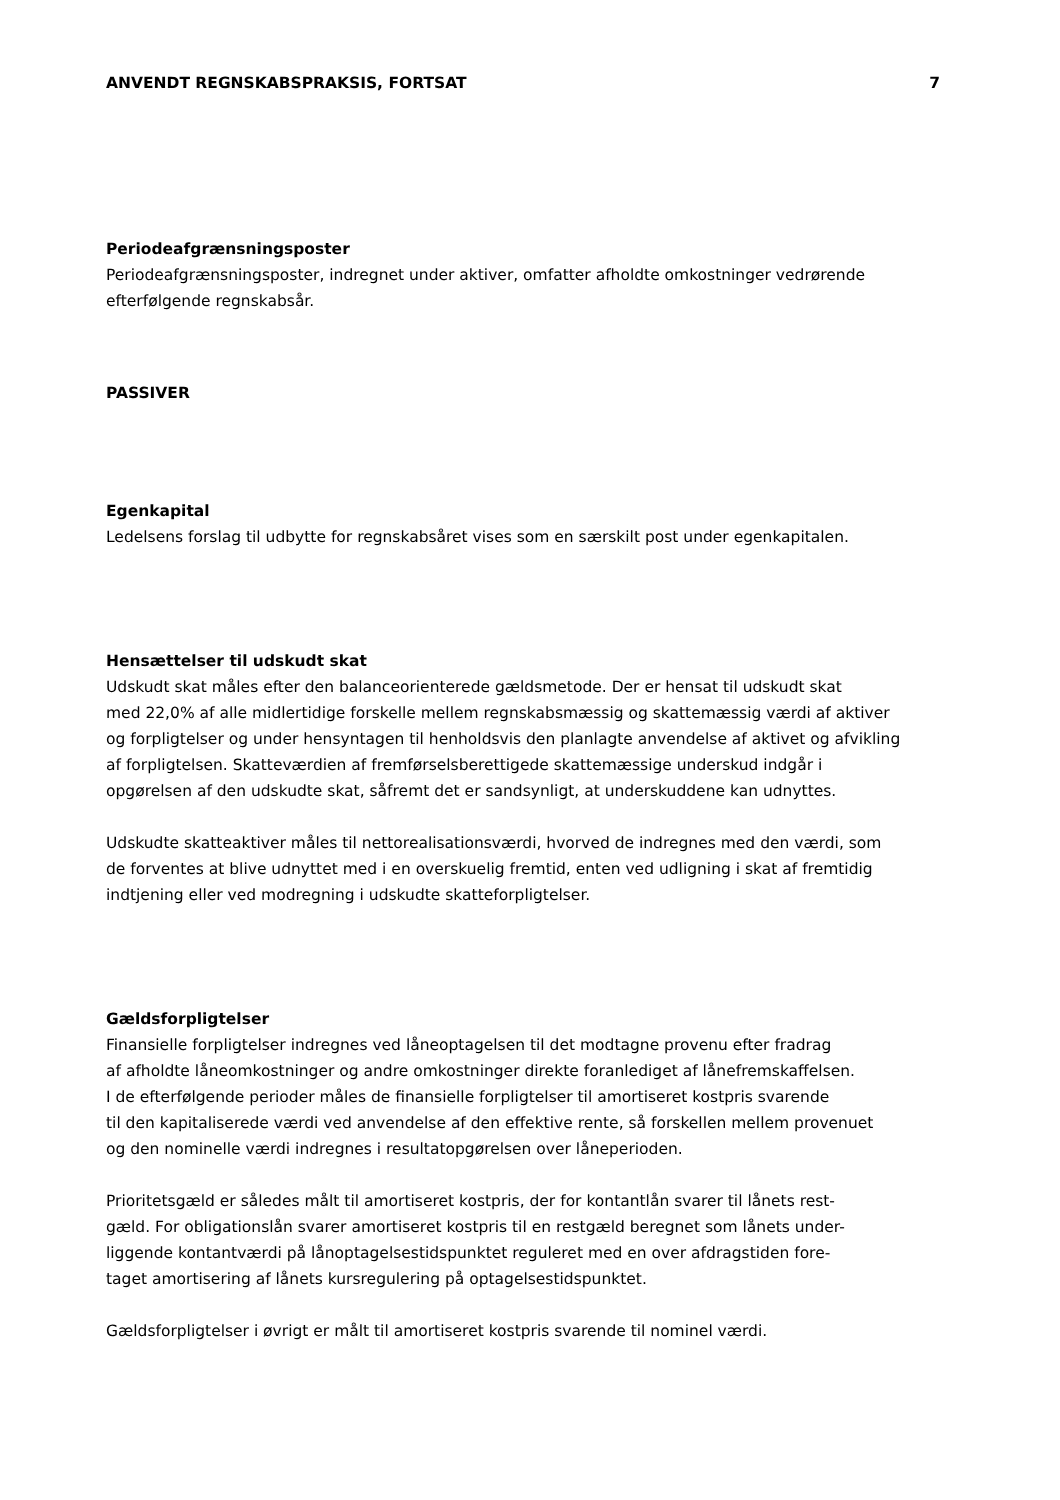ANVENDT REGNSKABSPRAKSIS, FORTSAT 7
Periodeafgrænsningsposter
Periodeafgrænsningsposter, indregnet under aktiver, omfatter afholdte omkostninger vedrørende
efterfølgende regnskabsår.
PASSIVER
Egenkapital
Ledelsens forslag til udbytte for regnskabsåret vises som en særskilt post under egenkapitalen.
Hensættelser til udskudt skat
Udskudt skat måles efter den balanceorienterede gældsmetode. Der er hensat til udskudt skat
med 22,0% af alle midlertidige forskelle mellem regnskabsmæssig og skattemæssig værdi af aktiver
og forpligtelser og under hensyntagen til henholdsvis den planlagte anvendelse af aktivet og afvikling
af forpligtelsen. Skatteværdien af fremførselsberettigede skattemæssige underskud indgår i
opgørelsen af den udskudte skat, såfremt det er sandsynligt, at underskuddene kan udnyttes.
Udskudte skatteaktiver måles til nettorealisationsværdi, hvorved de indregnes med den værdi, som
de forventes at blive udnyttet med i en overskuelig fremtid, enten ved udligning i skat af fremtidig
indtjening eller ved modregning i udskudte skatteforpligtelser.
Gældsforpligtelser
Finansielle forpligtelser indregnes ved låneoptagelsen til det modtagne provenu efter fradrag
af afholdte låneomkostninger og andre omkostninger direkte foranlediget af lånefremskaffelsen.
I de efterfølgende perioder måles de finansielle forpligtelser til amortiseret kostpris svarende
til den kapitaliserede værdi ved anvendelse af den effektive rente, så forskellen mellem provenuet
og den nominelle værdi indregnes i resultatopgørelsen over låneperioden.
Prioritetsgæld er således målt til amortiseret kostpris, der for kontantlån svarer til lånets rest-
gæld. For obligationslån svarer amortiseret kostpris til en restgæld beregnet som lånets under-
liggende kontantværdi på lånoptagelsestidspunktet reguleret med en over afdragstiden fore-
taget amortisering af lånets kursregulering på optagelsestidspunktet.
Gældsforpligtelser i øvrigt er målt til amortiseret kostpris svarende til nominel værdi.